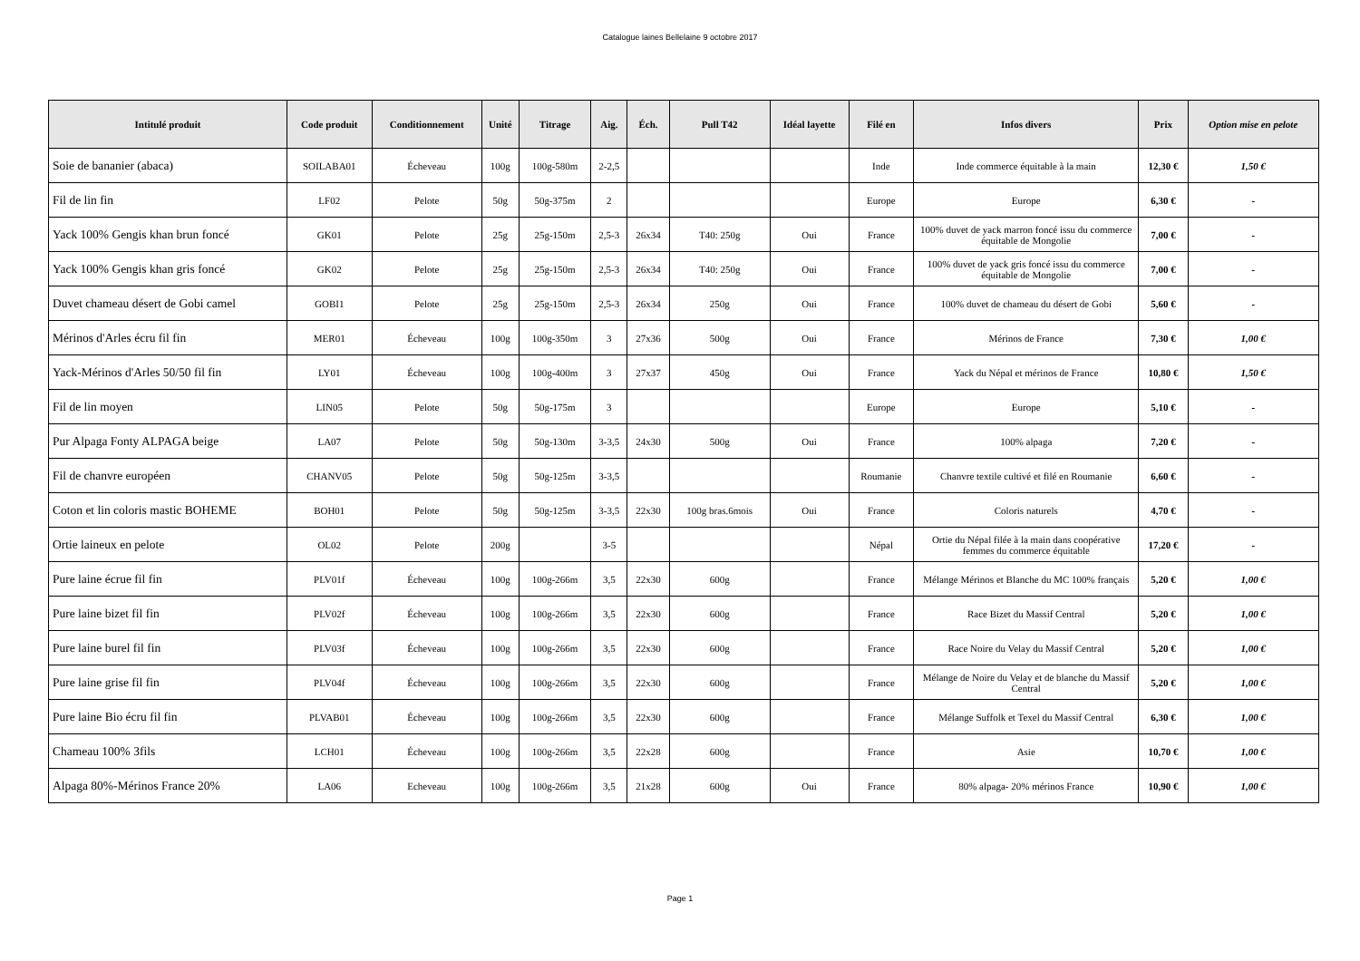Catalogue laines Bellelaine 9 octobre 2017
| Intitulé produit | Code produit | Conditionnement | Unité | Titrage | Aig. | Éch. | Pull T42 | Idéal layette | Filé en | Infos divers | Prix | Option mise en pelote |
| --- | --- | --- | --- | --- | --- | --- | --- | --- | --- | --- | --- | --- |
| Soie de bananier (abaca) | SOILABA01 | Écheveau | 100g | 100g-580m | 2-2,5 | | | | Inde | Inde commerce équitable à la main | 12,30 € | 1,50 € |
| Fil de lin fin | LF02 | Pelote | 50g | 50g-375m | 2 | | | | Europe | Europe | 6,30 € | - |
| Yack 100% Gengis khan brun foncé | GK01 | Pelote | 25g | 25g-150m | 2,5-3 | 26x34 | T40: 250g | Oui | France | 100% duvet de yack marron foncé issu du commerce équitable de Mongolie | 7,00 € | - |
| Yack 100% Gengis khan gris foncé | GK02 | Pelote | 25g | 25g-150m | 2,5-3 | 26x34 | T40: 250g | Oui | France | 100% duvet de yack gris foncé issu du commerce équitable de Mongolie | 7,00 € | - |
| Duvet chameau désert de Gobi camel | GOBI1 | Pelote | 25g | 25g-150m | 2,5-3 | 26x34 | 250g | Oui | France | 100% duvet de chameau du désert de Gobi | 5,60 € | - |
| Mérinos d'Arles écru fil fin | MER01 | Écheveau | 100g | 100g-350m | 3 | 27x36 | 500g | Oui | France | Mérinos de France | 7,30 € | 1,00 € |
| Yack-Mérinos d'Arles 50/50 fil fin | LY01 | Écheveau | 100g | 100g-400m | 3 | 27x37 | 450g | Oui | France | Yack du Népal et mérinos de France | 10,80 € | 1,50 € |
| Fil de lin moyen | LIN05 | Pelote | 50g | 50g-175m | 3 | | | | Europe | Europe | 5,10 € | - |
| Pur Alpaga Fonty ALPAGA beige | LA07 | Pelote | 50g | 50g-130m | 3-3,5 | 24x30 | 500g | Oui | France | 100% alpaga | 7,20 € | - |
| Fil de chanvre européen | CHANV05 | Pelote | 50g | 50g-125m | 3-3,5 | | | | Roumanie | Chanvre textile cultivé et filé en Roumanie | 6,60 € | - |
| Coton et lin coloris mastic BOHEME | BOH01 | Pelote | 50g | 50g-125m | 3-3,5 | 22x30 | 100g bras.6mois | Oui | France | Coloris naturels | 4,70 € | - |
| Ortie laineux en pelote | OL02 | Pelote | 200g | | 3-5 | | | | Népal | Ortie du Népal filée à la main dans coopérative femmes du commerce équitable | 17,20 € | - |
| Pure laine écrue fil fin | PLV01f | Écheveau | 100g | 100g-266m | 3,5 | 22x30 | 600g | | France | Mélange Mérinos et Blanche du MC 100% français | 5,20 € | 1,00 € |
| Pure laine bizet fil fin | PLV02f | Écheveau | 100g | 100g-266m | 3,5 | 22x30 | 600g | | France | Race Bizet du Massif Central | 5,20 € | 1,00 € |
| Pure laine burel fil fin | PLV03f | Écheveau | 100g | 100g-266m | 3,5 | 22x30 | 600g | | France | Race Noire du Velay du Massif Central | 5,20 € | 1,00 € |
| Pure laine grise fil fin | PLV04f | Écheveau | 100g | 100g-266m | 3,5 | 22x30 | 600g | | France | Mélange de Noire du Velay et de blanche du Massif Central | 5,20 € | 1,00 € |
| Pure laine Bio écru fil fin | PLVAB01 | Écheveau | 100g | 100g-266m | 3,5 | 22x30 | 600g | | France | Mélange Suffolk et Texel du Massif Central | 6,30 € | 1,00 € |
| Chameau 100% 3fils | LCH01 | Écheveau | 100g | 100g-266m | 3,5 | 22x28 | 600g | | France | Asie | 10,70 € | 1,00 € |
| Alpaga 80%-Mérinos France 20% | LA06 | Echeveau | 100g | 100g-266m | 3,5 | 21x28 | 600g | Oui | France | 80% alpaga- 20% mérinos France | 10,90 € | 1,00 € |
Page 1